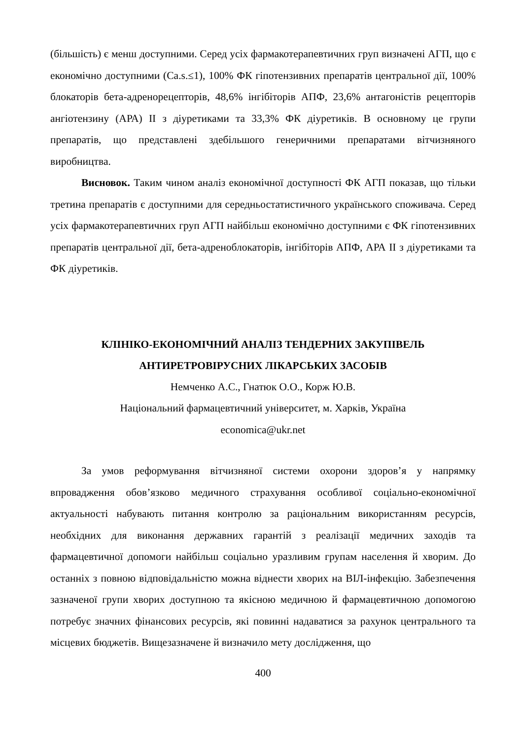(більшість) є менш доступними. Серед усіх фармакотерапевтичних груп визначені АГП, що є економічно доступними (Ca.s.≤1), 100% ФК гіпотензивних препаратів центральної дії, 100% блокаторів бета-адренорецепторів, 48,6% інгібіторів АПФ, 23,6% антагоністів рецепторів ангіотензину (АРА) II з діуретиками та 33,3% ФК діуретиків. В основному це групи препаратів, що представлені здебільшого генеричними препаратами вітчизняного виробництва.
Висновок. Таким чином аналіз економічної доступності ФК АГП показав, що тільки третина препаратів є доступними для середньостатистичного українського споживача. Серед усіх фармакотерапевтичних груп АГП найбільш економічно доступними є ФК гіпотензивних препаратів центральної дії, бета-адреноблокаторів, інгібіторів АПФ, АРА II з діуретиками та ФК діуретиків.
КЛІНІКО-ЕКОНОМІЧНИЙ АНАЛІЗ ТЕНДЕРНИХ ЗАКУПІВЕЛЬ
АНТИРЕТРОВІРУСНИХ ЛІКАРСЬКИХ ЗАСОБІВ
Немченко А.С., Гнатюк О.О., Корж Ю.В.
Національний фармацевтичний університет, м. Харків, Україна
economica@ukr.net
За умов реформування вітчизняної системи охорони здоров’я у напрямку впровадження обов’язково медичного страхування особливої соціально-економічної актуальності набувають питання контролю за раціональним використанням ресурсів, необхідних для виконання державних гарантій з реалізації медичних заходів та фармацевтичної допомоги найбільш соціально уразливим групам населення й хворим. До останніх з повною відповідальністю можна віднести хворих на ВІЛ-інфекцію. Забезпечення зазначеної групи хворих доступною та якісною медичною й фармацевтичною допомогою потребує значних фінансових ресурсів, які повинні надаватися за рахунок центрального та місцевих бюджетів. Вищезазначене й визначило мету дослідження, що
400